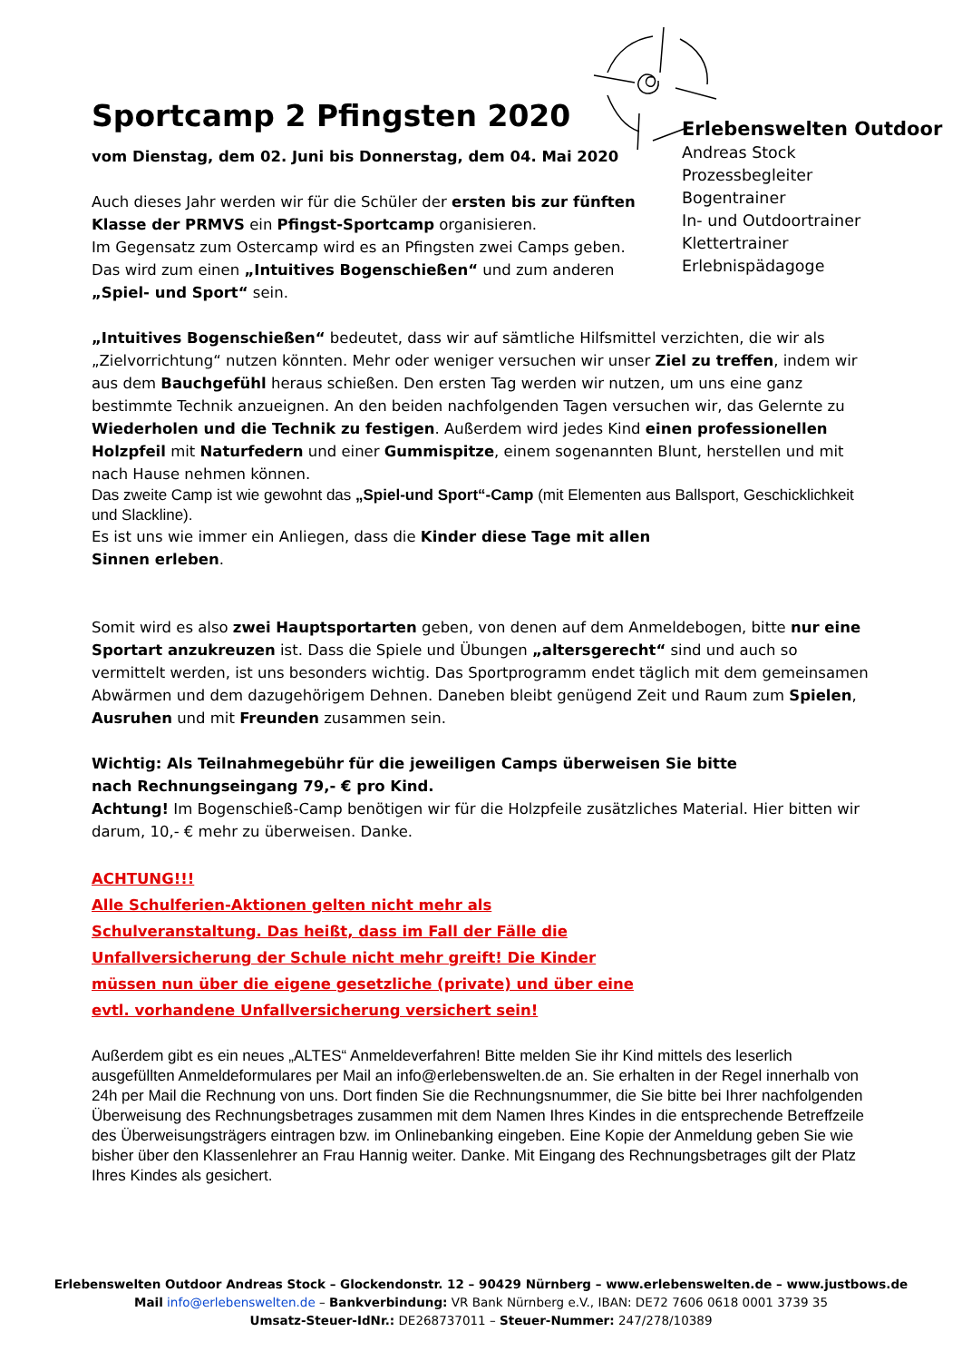Erlebenswelten Outdoor
Andreas Stock
Prozessbegleiter
Bogentrainer
In- und Outdoortrainer
Klettertrainer
Erlebnispädagoge
Sportcamp 2 Pfingsten 2020
vom Dienstag, dem 02. Juni bis Donnerstag, dem 04. Mai 2020
Auch dieses Jahr werden wir für die Schüler der ersten bis zur fünften Klasse der PRMVS ein Pfingst-Sportcamp organisieren.
Im Gegensatz zum Ostercamp wird es an Pfingsten zwei Camps geben. Das wird zum einen „Intuitives Bogenschießen“ und zum anderen „Spiel- und Sport“ sein.
„Intuitives Bogenschießen“ bedeutet, dass wir auf sämtliche Hilfsmittel verzichten, die wir als „Zielvorrichtung“ nutzen könnten. Mehr oder weniger versuchen wir unser Ziel zu treffen, indem wir aus dem Bauchgefühl heraus schießen. Den ersten Tag werden wir nutzen, um uns eine ganz bestimmte Technik anzueignen. An den beiden nachfolgenden Tagen versuchen wir, das Gelernte zu Wiederholen und die Technik zu festigen. Außerdem wird jedes Kind einen professionellen Holzpfeil mit Naturfedern und einer Gummispitze, einem sogenannten Blunt, herstellen und mit nach Hause nehmen können.
Das zweite Camp ist wie gewohnt das „Spiel-und Sport“-Camp (mit Elementen aus Ballsport, Geschicklichkeit und Slackline).
Es ist uns wie immer ein Anliegen, dass die Kinder diese Tage mit allen Sinnen erleben.
Somit wird es also zwei Hauptsportarten geben, von denen auf dem Anmeldebogen, bitte nur eine Sportart anzukreuzen ist. Dass die Spiele und Übungen „altersgerecht“ sind und auch so vermittelt werden, ist uns besonders wichtig. Das Sportprogramm endet täglich mit dem gemeinsamen Abwärmen und dem dazugehörigem Dehnen. Daneben bleibt genügend Zeit und Raum zum Spielen, Ausruhen und mit Freunden zusammen sein.
Wichtig: Als Teilnahmegebühr für die jeweiligen Camps überweisen Sie bitte nach Rechnungseingang 79,- € pro Kind.
Achtung! Im Bogenschieß-Camp benötigen wir für die Holzpfeile zusätzliches Material. Hier bitten wir darum, 10,- € mehr zu überweisen. Danke.
ACHTUNG!!!
Alle Schulferien-Aktionen gelten nicht mehr als Schulveranstaltung. Das heißt, dass im Fall der Fälle die Unfallversicherung der Schule nicht mehr greift! Die Kinder müssen nun über die eigene gesetzliche (private) und über eine evtl. vorhandene Unfallversicherung versichert sein!
Außerdem gibt es ein neues „ALTES“ Anmeldeverfahren! Bitte melden Sie ihr Kind mittels des leserlich ausgefüllten Anmeldeformulares per Mail an info@erlebenswelten.de an. Sie erhalten in der Regel innerhalb von 24h per Mail die Rechnung von uns. Dort finden Sie die Rechnungsnummer, die Sie bitte bei Ihrer nachfolgenden Überweisung des Rechnungsbetrages zusammen mit dem Namen Ihres Kindes in die entsprechende Betreffzeile des Überweisungsträgers eintragen bzw. im Onlinebanking eingeben. Eine Kopie der Anmeldung geben Sie wie bisher über den Klassenlehrer an Frau Hannig weiter. Danke. Mit Eingang des Rechnungsbetrages gilt der Platz Ihres Kindes als gesichert.
Erlebenswelten Outdoor Andreas Stock – Glockendonstr. 12 – 90429 Nürnberg – www.erlebenswelten.de – www.justbows.de
Mail info@erlebenswelten.de – Bankverbindung: VR Bank Nürnberg e.V., IBAN: DE72 7606 0618 0001 3739 35
Umsatz-Steuer-IdNr.: DE268737011 – Steuer-Nummer: 247/278/10389